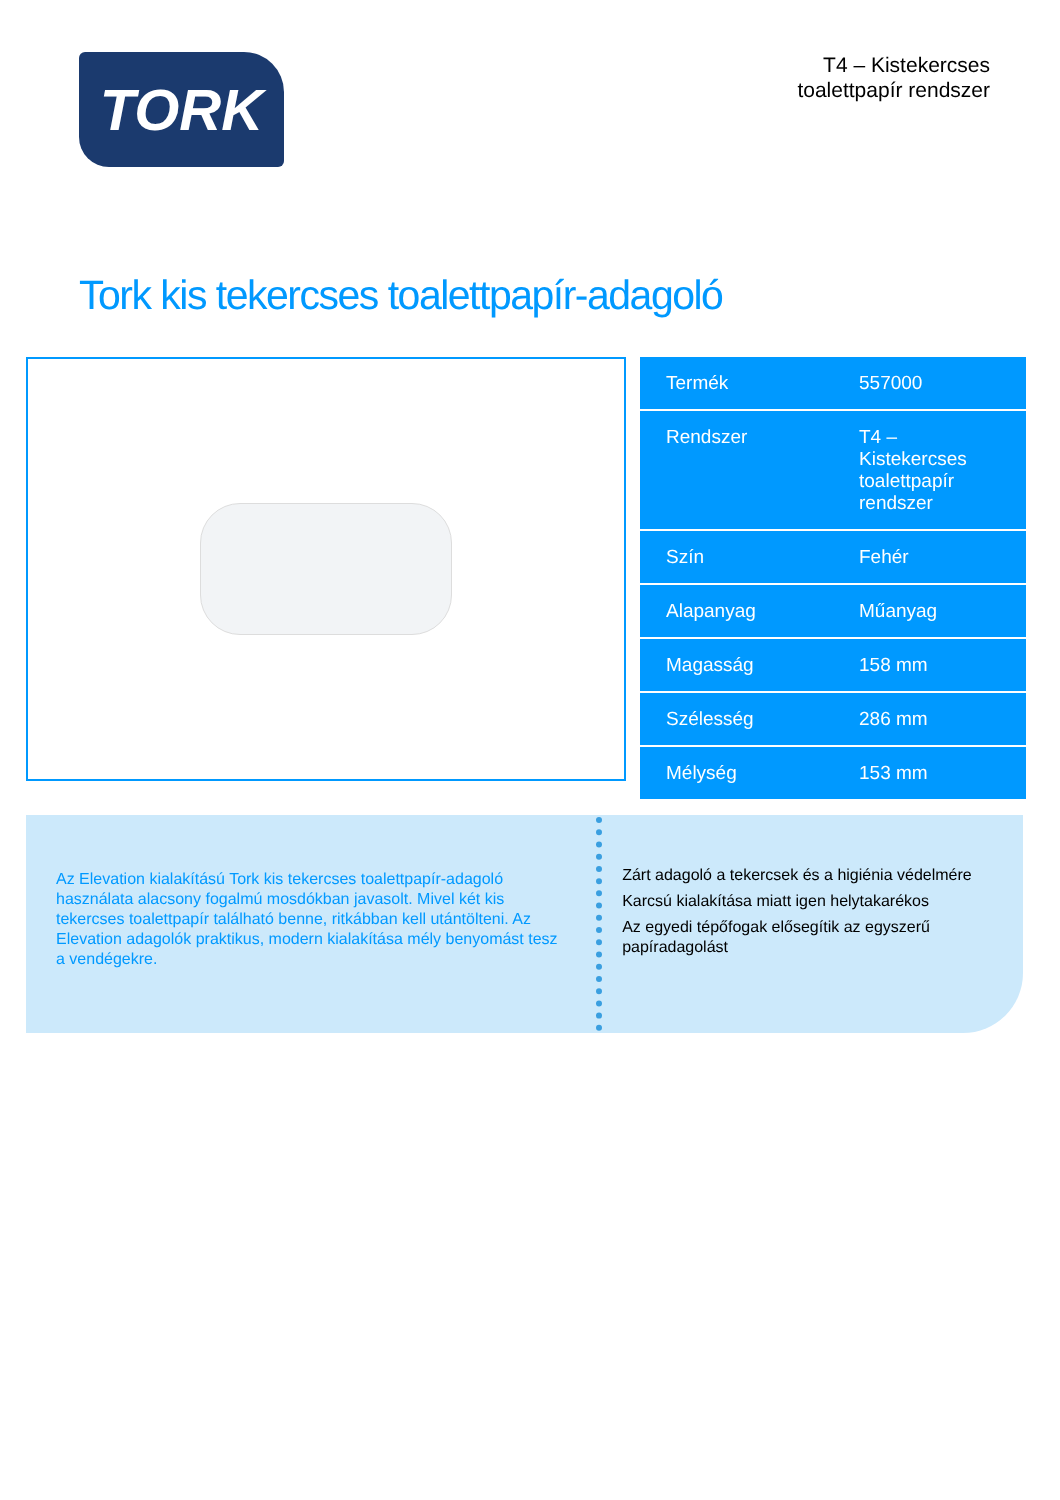TORK
T4 – Kistekercses
toalettpapír rendszer
Tork kis tekercses toalettpapír-adagoló
| Termék | 557000 |
| Rendszer | T4 – Kistekercses toalettpapír rendszer |
| Szín | Fehér |
| Alapanyag | Műanyag |
| Magasság | 158 mm |
| Szélesség | 286 mm |
| Mélység | 153 mm |
Az Elevation kialakítású Tork kis tekercses toalettpapír-adagoló használata alacsony fogalmú mosdókban javasolt. Mivel két kis tekercses toalettpapír található benne, ritkábban kell utántölteni. Az Elevation adagolók praktikus, modern kialakítása mély benyomást tesz a vendégekre.
Zárt adagoló a tekercsek és a higiénia védelmére
Karcsú kialakítása miatt igen helytakarékos
Az egyedi tépőfogak elősegítik az egyszerű papíradagolást